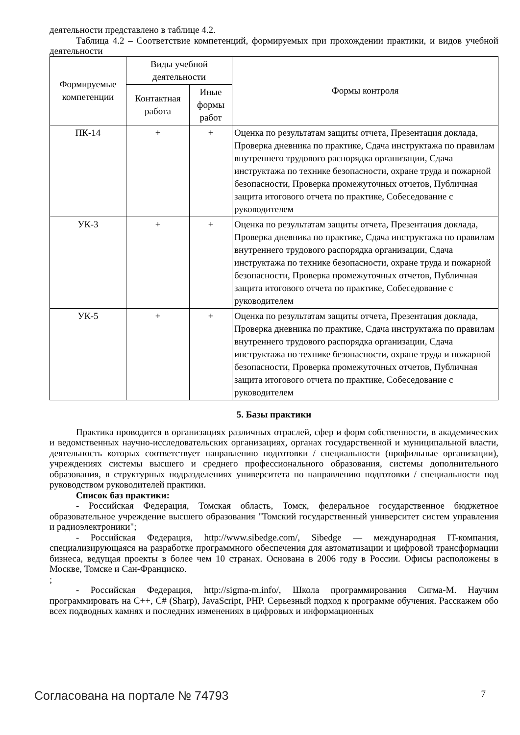деятельности представлено в таблице 4.2.
Таблица 4.2 – Соответствие компетенций, формируемых при прохождении практики, и видов учебной деятельности
| Формируемые компетенции | Виды учебной деятельности | | Формы контроля |
| --- | --- | --- | --- |
| | Контактная работа | Иные формы работ | |
| ПК-14 | + | + | Оценка по результатам защиты отчета, Презентация доклада, Проверка дневника по практике, Сдача инструктажа по правилам внутреннего трудового распорядка организации, Сдача инструктажа по технике безопасности, охране труда и пожарной безопасности, Проверка промежуточных отчетов, Публичная защита итогового отчета по практике, Собеседование с руководителем |
| УК-3 | + | + | Оценка по результатам защиты отчета, Презентация доклада, Проверка дневника по практике, Сдача инструктажа по правилам внутреннего трудового распорядка организации, Сдача инструктажа по технике безопасности, охране труда и пожарной безопасности, Проверка промежуточных отчетов, Публичная защита итогового отчета по практике, Собеседование с руководителем |
| УК-5 | + | + | Оценка по результатам защиты отчета, Презентация доклада, Проверка дневника по практике, Сдача инструктажа по правилам внутреннего трудового распорядка организации, Сдача инструктажа по технике безопасности, охране труда и пожарной безопасности, Проверка промежуточных отчетов, Публичная защита итогового отчета по практике, Собеседование с руководителем |
5. Базы практики
Практика проводится в организациях различных отраслей, сфер и форм собственности, в академических и ведомственных научно-исследовательских организациях, органах государственной и муниципальной власти, деятельность которых соответствует направлению подготовки / специальности (профильные организации), учреждениях системы высшего и среднего профессионального образования, системы дополнительного образования, в структурных подразделениях университета по направлению подготовки / специальности под руководством руководителей практики.
Список баз практики:
- Российская Федерация, Томская область, Томск, федеральное государственное бюджетное образовательное учреждение высшего образования "Томский государственный университет систем управления и радиоэлектроники";
- Российская Федерация, http://www.sibedge.com/, Sibedge — международная IT-компания, специализирующаяся на разработке программного обеспечения для автоматизации и цифровой трансформации бизнеса, ведущая проекты в более чем 10 странах. Основана в 2006 году в России. Офисы расположены в Москве, Томске и Сан-Франциско.
;
- Российская Федерация, http://sigma-m.info/, Школа программирования Сигма-М. Научим программировать на C++, C# (Sharp), JavaScript, PHP. Серьезный подход к программе обучения. Расскажем обо всех подводных камнях и последних изменениях в цифровых и информационных
Согласована на портале № 74793 7